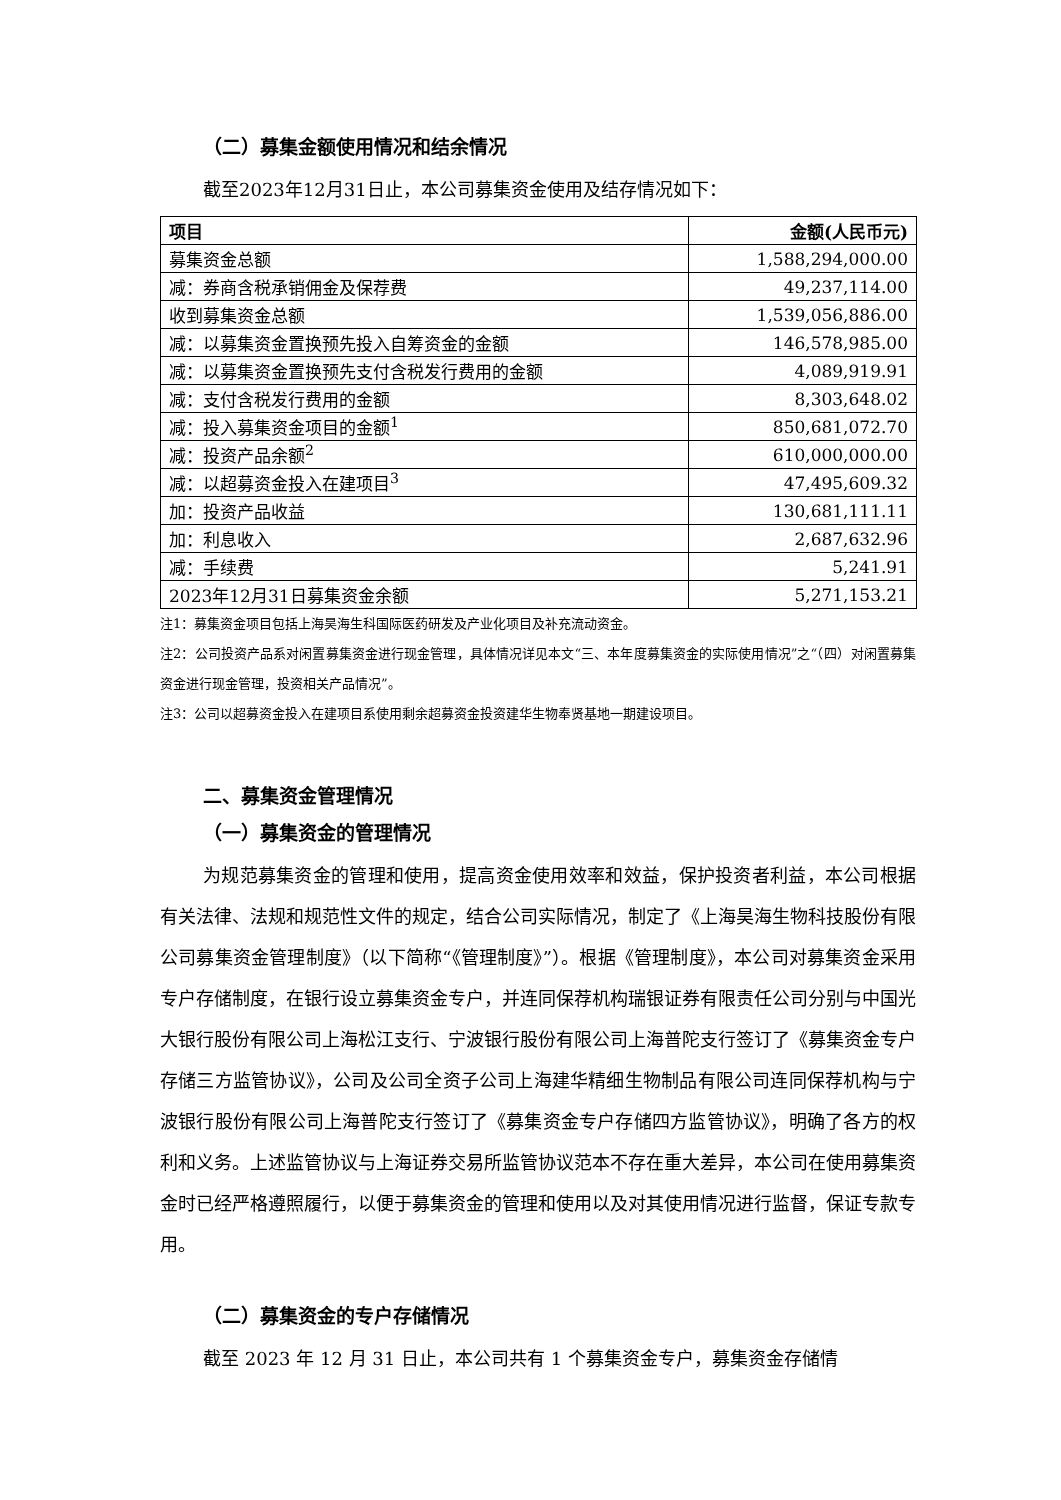（二）募集金额使用情况和结余情况
截至2023年12月31日止，本公司募集资金使用及结存情况如下：
| 项目 | 金额(人民币元) |
| --- | --- |
| 募集资金总额 | 1,588,294,000.00 |
| 减：券商含税承销佣金及保荐费 | 49,237,114.00 |
| 收到募集资金总额 | 1,539,056,886.00 |
| 减：以募集资金置换预先投入自筹资金的金额 | 146,578,985.00 |
| 减：以募集资金置换预先支付含税发行费用的金额 | 4,089,919.91 |
| 减：支付含税发行费用的金额 | 8,303,648.02 |
| 减：投入募集资金项目的金额<sup>1</sup> | 850,681,072.70 |
| 减：投资产品余额<sup>2</sup> | 610,000,000.00 |
| 减：以超募资金投入在建项目<sup>3</sup> | 47,495,609.32 |
| 加：投资产品收益 | 130,681,111.11 |
| 加：利息收入 | 2,687,632.96 |
| 减：手续费 | 5,241.91 |
| 2023年12月31日募集资金余额 | 5,271,153.21 |
注1：募集资金项目包括上海昊海生科国际医药研发及产业化项目及补充流动资金。
注2：公司投资产品系对闲置募集资金进行现金管理，具体情况详见本文“三、本年度募集资金的实际使用情况”之“（四）对闲置募集资金进行现金管理，投资相关产品情况”。
注3：公司以超募资金投入在建项目系使用剩余超募资金投资建华生物奉贤基地一期建设项目。
二、募集资金管理情况
（一）募集资金的管理情况
为规范募集资金的管理和使用，提高资金使用效率和效益，保护投资者利益，本公司根据有关法律、法规和规范性文件的规定，结合公司实际情况，制定了《上海昊海生物科技股份有限公司募集资金管理制度》（以下简称“《管理制度》”）。根据《管理制度》，本公司对募集资金采用专户存储制度，在银行设立募集资金专户，并连同保荐机构瑞银证券有限责任公司分别与中国光大银行股份有限公司上海松江支行、宁波银行股份有限公司上海普陀支行签订了《募集资金专户存储三方监管协议》，公司及公司全资子公司上海建华精细生物制品有限公司连同保荐机构与宁波银行股份有限公司上海普陀支行签订了《募集资金专户存储四方监管协议》，明确了各方的权利和义务。上述监管协议与上海证券交易所监管协议范本不存在重大差异，本公司在使用募集资金时已经严格遵照履行，以便于募集资金的管理和使用以及对其使用情况进行监督，保证专款专用。
（二）募集资金的专户存储情况
截至 2023 年 12 月 31 日止，本公司共有 1 个募集资金专户，募集资金存储情